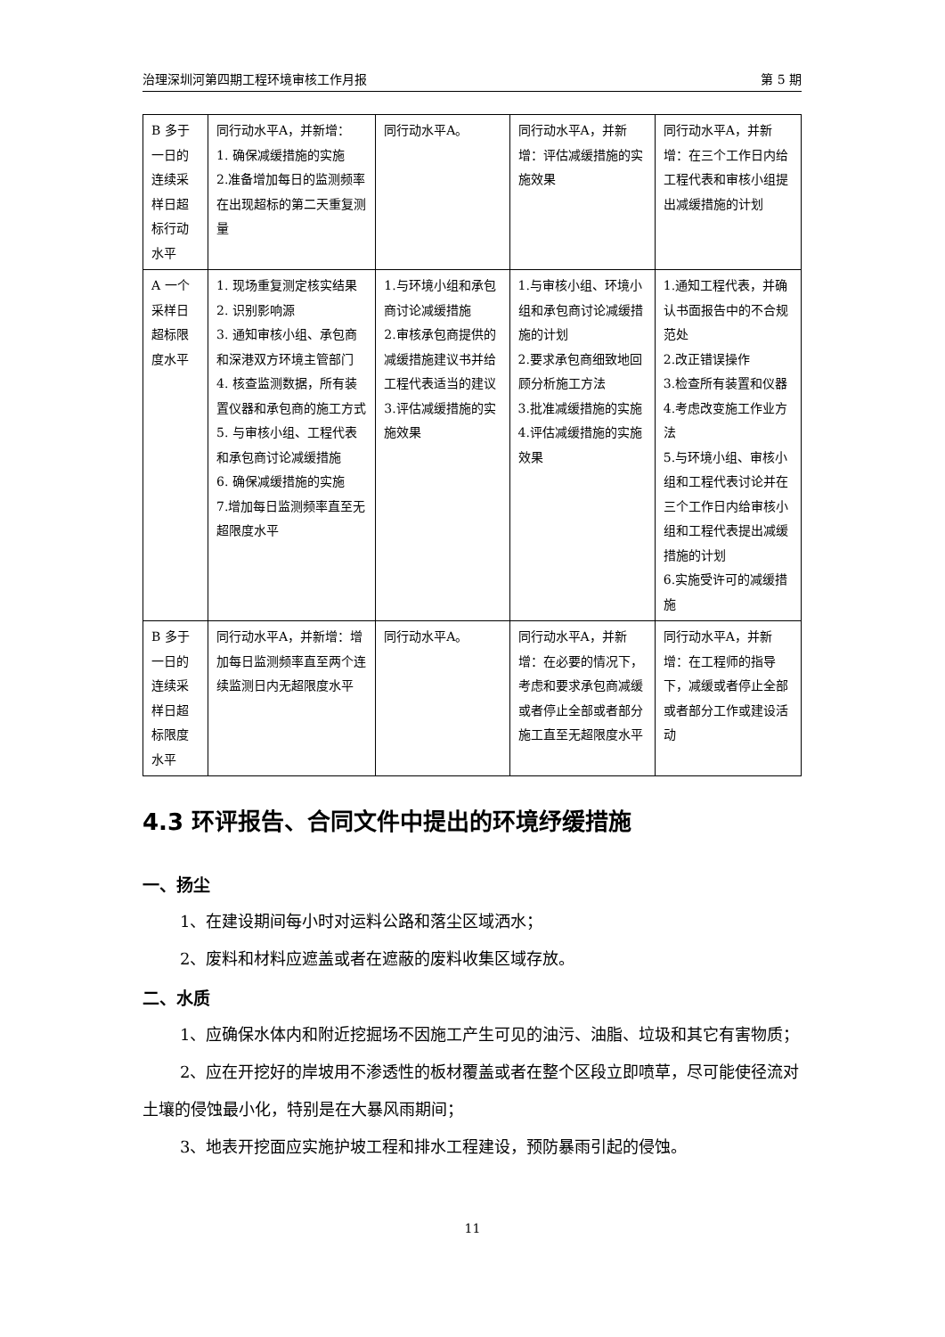治理深圳河第四期工程环境审核工作月报 第 5 期
| B 多于一日的连续采样日超标行动水平 | 同行动水平A，并新增： 1. 确保减缓措施的实施 2.准备增加每日的监测频率 在出现超标的第二天重复测量 | 同行动水平A。 | 同行动水平A，并新增：评估减缓措施的实施效果 | 同行动水平A，并新增：在三个工作日内给工程代表和审核小组提出减缓措施的计划 |
| A 一个采样日超标限度水平 | 1. 现场重复测定核实结果 2. 识别影响源 3. 通知审核小组、承包商和深港双方环境主管部门 4. 核查监测数据，所有装置仪器和承包商的施工方式 5. 与审核小组、工程代表和承包商讨论减缓措施 6. 确保减缓措施的实施 7.增加每日监测频率直至无超限度水平 | 1.与环境小组和承包商讨论减缓措施 2.审核承包商提供的减缓措施建议书并给工程代表适当的建议 3.评估减缓措施的实施效果 | 1.与审核小组、环境小组和承包商讨论减缓措施的计划 2.要求承包商细致地回顾分析施工方法 3.批准减缓措施的实施 4.评估减缓措施的实施效果 | 1.通知工程代表，并确认书面报告中的不合规范处 2.改正错误操作 3.检查所有装置和仪器 4.考虑改变施工作业方法 5.与环境小组、审核小组和工程代表讨论并在三个工作日内给审核小组和工程代表提出减缓措施的计划 6.实施受许可的减缓措施 |
| B 多于一日的连续采样日超标限度水平 | 同行动水平A，并新增：增加每日监测频率直至两个连续监测日内无超限度水平 | 同行动水平A。 | 同行动水平A，并新增：在必要的情况下，考虑和要求承包商减缓或者停止全部或者部分施工直至无超限度水平 | 同行动水平A，并新增：在工程师的指导下，减缓或者停止全部或者部分工作或建设活动 |
4.3 环评报告、合同文件中提出的环境纾缓措施
一、扬尘
1、在建设期间每小时对运料公路和落尘区域洒水；
2、废料和材料应遮盖或者在遮蔽的废料收集区域存放。
二、水质
1、应确保水体内和附近挖掘场不因施工产生可见的油污、油脂、垃圾和其它有害物质；
2、应在开挖好的岸坡用不渗透性的板材覆盖或者在整个区段立即喷草，尽可能使径流对土壤的侵蚀最小化，特别是在大暴风雨期间；
3、地表开挖面应实施护坡工程和排水工程建设，预防暴雨引起的侵蚀。
11